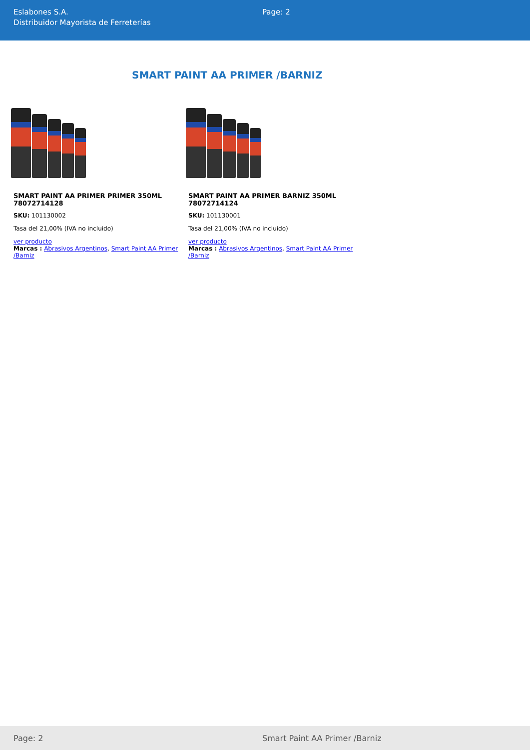Eslabones S.A.
Distribuidor Mayorista de Ferreterías
Page: 2
SMART PAINT AA PRIMER /BARNIZ
SMART PAINT AA PRIMER PRIMER 350ML 78072714128
SKU: 101130002
Tasa del 21,00% (IVA no incluido)
ver producto
Marcas : Abrasivos Argentinos, Smart Paint AA Primer /Barniz
SMART PAINT AA PRIMER BARNIZ 350ML 78072714124
SKU: 101130001
Tasa del 21,00% (IVA no incluido)
ver producto
Marcas : Abrasivos Argentinos, Smart Paint AA Primer /Barniz
Page: 2 Smart Paint AA Primer /Barniz